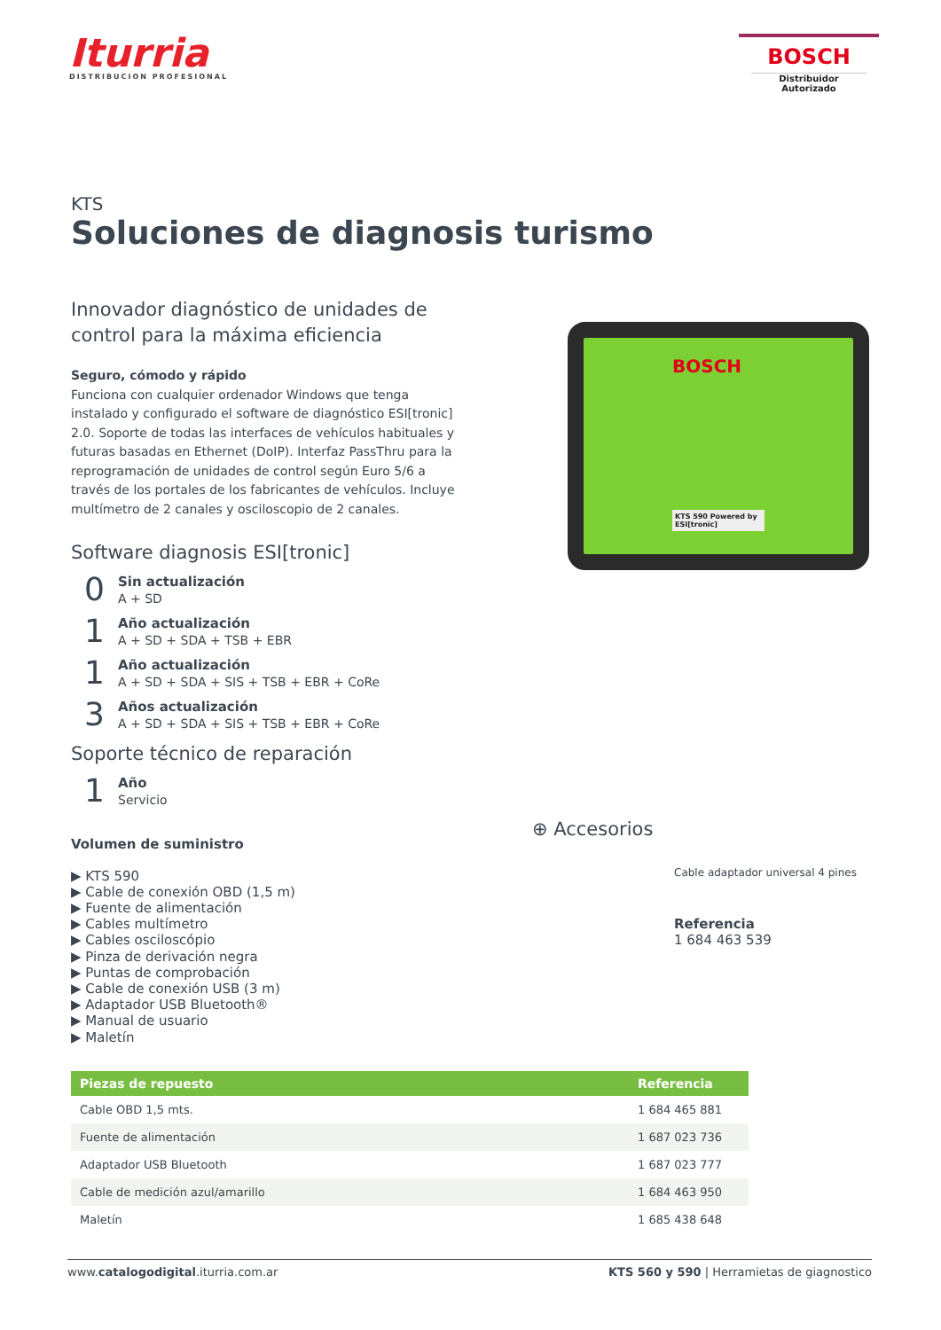Iturria
DISTRIBUCION PROFESIONAL
BOSCH
Distribuidor Autorizado
KTS
Soluciones de diagnosis turismo
Innovador diagnóstico de unidades de
control para la máxima eficiencia
Seguro, cómodo y rápido
Funciona con cualquier ordenador Windows que tenga instalado y configurado el software de diagnóstico ESI[tronic] 2.0. Soporte de todas las interfaces de vehículos habituales y futuras basadas en Ethernet (DoIP). Interfaz PassThru para la reprogramación de unidades de control según Euro 5/6 a través de los portales de los fabricantes de vehículos. Incluye multímetro de 2 canales y osciloscopio de 2 canales.
Software diagnosis ESI[tronic]
0
Sin actualización
A + SD
1
Año actualización
A + SD + SDA + TSB + EBR
1
Año actualización
A + SD + SDA + SIS + TSB + EBR + CoRe
3
Años actualización
A + SD + SDA + SIS + TSB + EBR + CoRe
Soporte técnico de reparación
1
Año
Servicio
Volumen de suministro
▶ KTS 590
▶ Cable de conexión OBD (1,5 m)
▶ Fuente de alimentación
▶ Cables multímetro
▶ Cables osciloscópio
▶ Pinza de derivación negra
▶ Puntas de comprobación
▶ Cable de conexión USB (3 m)
▶ Adaptador USB Bluetooth®
▶ Manual de usuario
▶ Maletín
BOSCH
KTS 590 Powered by ESI[tronic]
⊕ Accesorios
Cable adaptador universal 4 pines
Referencia
1 684 463 539
| Piezas de repuesto | Referencia |
| --- | --- |
| Cable OBD 1,5 mts. | 1 684 465 881 |
| Fuente de alimentación | 1 687 023 736 |
| Adaptador USB Bluetooth | 1 687 023 777 |
| Cable de medición azul/amarillo | 1 684 463 950 |
| Maletín | 1 685 438 648 |
www.catalogodigital.iturria.com.ar KTS 560 y 590 | Herramietas de giagnostico